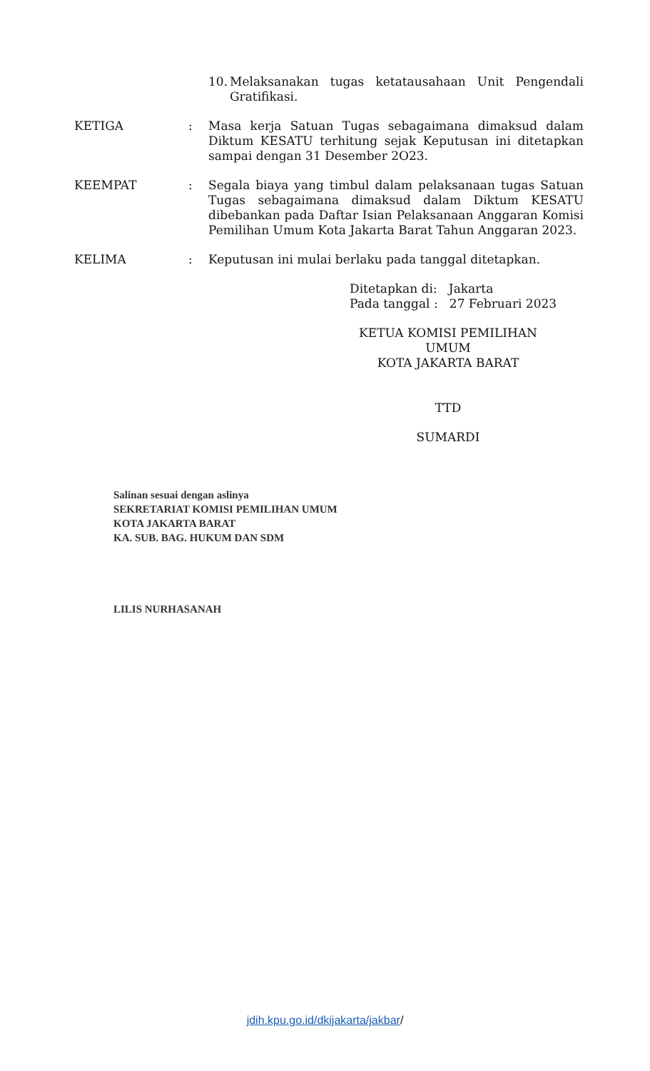10. Melaksanakan tugas ketatausahaan Unit Pengendali Gratifikasi.
KETIGA : Masa kerja Satuan Tugas sebagaimana dimaksud dalam Diktum KESATU terhitung sejak Keputusan ini ditetapkan sampai dengan 31 Desember 2O23.
KEEMPAT : Segala biaya yang timbul dalam pelaksanaan tugas Satuan Tugas sebagaimana dimaksud dalam Diktum KESATU dibebankan pada Daftar Isian Pelaksanaan Anggaran Komisi Pemilihan Umum Kota Jakarta Barat Tahun Anggaran 2023.
KELIMA : Keputusan ini mulai berlaku pada tanggal ditetapkan.
Ditetapkan di: Jakarta
Pada tanggal : 27 Februari 2023
KETUA KOMISI PEMILIHAN UMUM
KOTA JAKARTA BARAT
TTD
SUMARDI
Salinan sesuai dengan aslinya
SEKRETARIAT KOMISI PEMILIHAN UMUM
KOTA JAKARTA BARAT
KA. SUB. BAG. HUKUM DAN SDM
LILIS NURHASANAH
jdih.kpu.go.id/dkijakarta/jakbar/